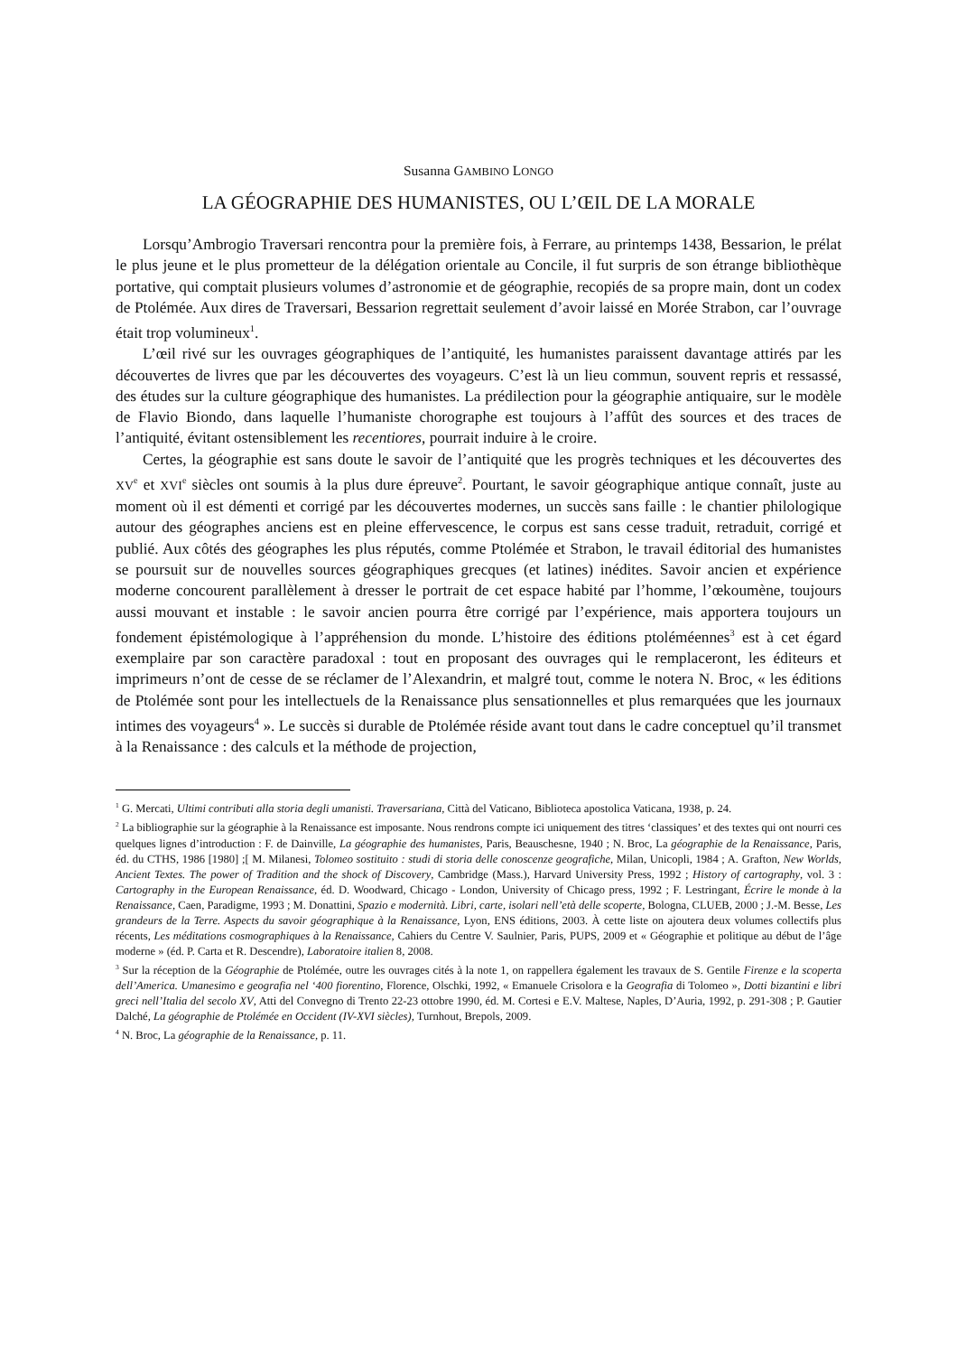Susanna GAMBINO LONGO
LA GÉOGRAPHIE DES HUMANISTES, OU L’ŒIL DE LA MORALE
Lorsqu’Ambrogio Traversari rencontra pour la première fois, à Ferrare, au printemps 1438, Bessarion, le prélat le plus jeune et le plus prometteur de la délégation orientale au Concile, il fut surpris de son étrange bibliothèque portative, qui comptait plusieurs volumes d’astronomie et de géographie, recopiés de sa propre main, dont un codex de Ptolémée. Aux dires de Traversari, Bessarion regrettait seulement d’avoir laissé en Morée Strabon, car l’ouvrage était trop volumineux<sup>1</sup>.
L’œil rivé sur les ouvrages géographiques de l’antiquité, les humanistes paraissent davantage attirés par les découvertes de livres que par les découvertes des voyageurs. C’est là un lieu commun, souvent repris et ressassé, des études sur la culture géographique des humanistes. La prédilection pour la géographie antiquaire, sur le modèle de Flavio Biondo, dans laquelle l’humaniste chorographe est toujours à l’affût des sources et des traces de l’antiquité, évitant ostensiblement les recentiores, pourrait induire à le croire.
Certes, la géographie est sans doute le savoir de l’antiquité que les progrès techniques et les découvertes des XV<sup>e</sup> et XVI<sup>e</sup> siècles ont soumis à la plus dure épreuve<sup>2</sup>. Pourtant, le savoir géographique antique connaît, juste au moment où il est démenti et corrigé par les découvertes modernes, un succès sans faille : le chantier philologique autour des géographes anciens est en pleine effervescence, le corpus est sans cesse traduit, retraduit, corrigé et publié. Aux côtés des géographes les plus réputés, comme Ptolémée et Strabon, le travail éditorial des humanistes se poursuit sur de nouvelles sources géographiques grecques (et latines) inédites. Savoir ancien et expérience moderne concourent parallèlement à dresser le portrait de cet espace habité par l’homme, l’œkoumène, toujours aussi mouvant et instable : le savoir ancien pourra être corrigé par l’expérience, mais apportera toujours un fondement épistémologique à l’appréhension du monde. L’histoire des éditions ptoléméennes<sup>3</sup> est à cet égard exemplaire par son caractère paradoxal : tout en proposant des ouvrages qui le remplaceront, les éditeurs et imprimeurs n’ont de cesse de se réclamer de l’Alexandrin, et malgré tout, comme le notera N. Broc, « les éditions de Ptolémée sont pour les intellectuels de la Renaissance plus sensationnelles et plus remarquées que les journaux intimes des voyageurs<sup>4</sup> ». Le succès si durable de Ptolémée réside avant tout dans le cadre conceptuel qu’il transmet à la Renaissance : des calculs et la méthode de projection,
<sup>1</sup> G. Mercati, Ultimi contributi alla storia degli umanisti. Traversariana, Città del Vaticano, Biblioteca apostolica Vaticana, 1938, p. 24.
<sup>2</sup> La bibliographie sur la géographie à la Renaissance est imposante. Nous rendrons compte ici uniquement des titres ‘classiques’ et des textes qui ont nourri ces quelques lignes d’introduction : F. de Dainville, La géographie des humanistes, Paris, Beauschesne, 1940 ; N. Broc, La géographie de la Renaissance, Paris, éd. du CTHS, 1986 [1980] ;[ M. Milanesi, Tolomeo sostituito : studi di storia delle conoscenze geografiche, Milan, Unicopli, 1984 ; A. Grafton, New Worlds, Ancient Textes. The power of Tradition and the shock of Discovery, Cambridge (Mass.), Harvard University Press, 1992 ; History of cartography, vol. 3 : Cartography in the European Renaissance, éd. D. Woodward, Chicago - London, University of Chicago press, 1992 ; F. Lestringant, Écrire le monde à la Renaissance, Caen, Paradigme, 1993 ; M. Donattini, Spazio e modernità. Libri, carte, isolari nell’età delle scoperte, Bologna, CLUEB, 2000 ; J.-M. Besse, Les grandeurs de la Terre. Aspects du savoir géographique à la Renaissance, Lyon, ENS éditions, 2003. À cette liste on ajoutera deux volumes collectifs plus récents, Les méditations cosmographiques à la Renaissance, Cahiers du Centre V. Saulnier, Paris, PUPS, 2009 et « Géographie et politique au début de l’âge moderne » (éd. P. Carta et R. Descendre), Laboratoire italien 8, 2008.
<sup>3</sup> Sur la réception de la Géographie de Ptolémée, outre les ouvrages cités à la note 1, on rappellera également les travaux de S. Gentile Firenze e la scoperta dell’America. Umanesimo e geografia nel ‘400 fiorentino, Florence, Olschki, 1992, « Emanuele Crisolora e la Geografia di Tolomeo », Dotti bizantini e libri greci nell’Italia del secolo XV, Atti del Convegno di Trento 22-23 ottobre 1990, éd. M. Cortesi e E.V. Maltese, Naples, D’Auria, 1992, p. 291-308 ; P. Gautier Dalché, La géographie de Ptolémée en Occident (IV-XVI siècles), Turnhout, Brepols, 2009.
<sup>4</sup> N. Broc, La géographie de la Renaissance, p. 11.